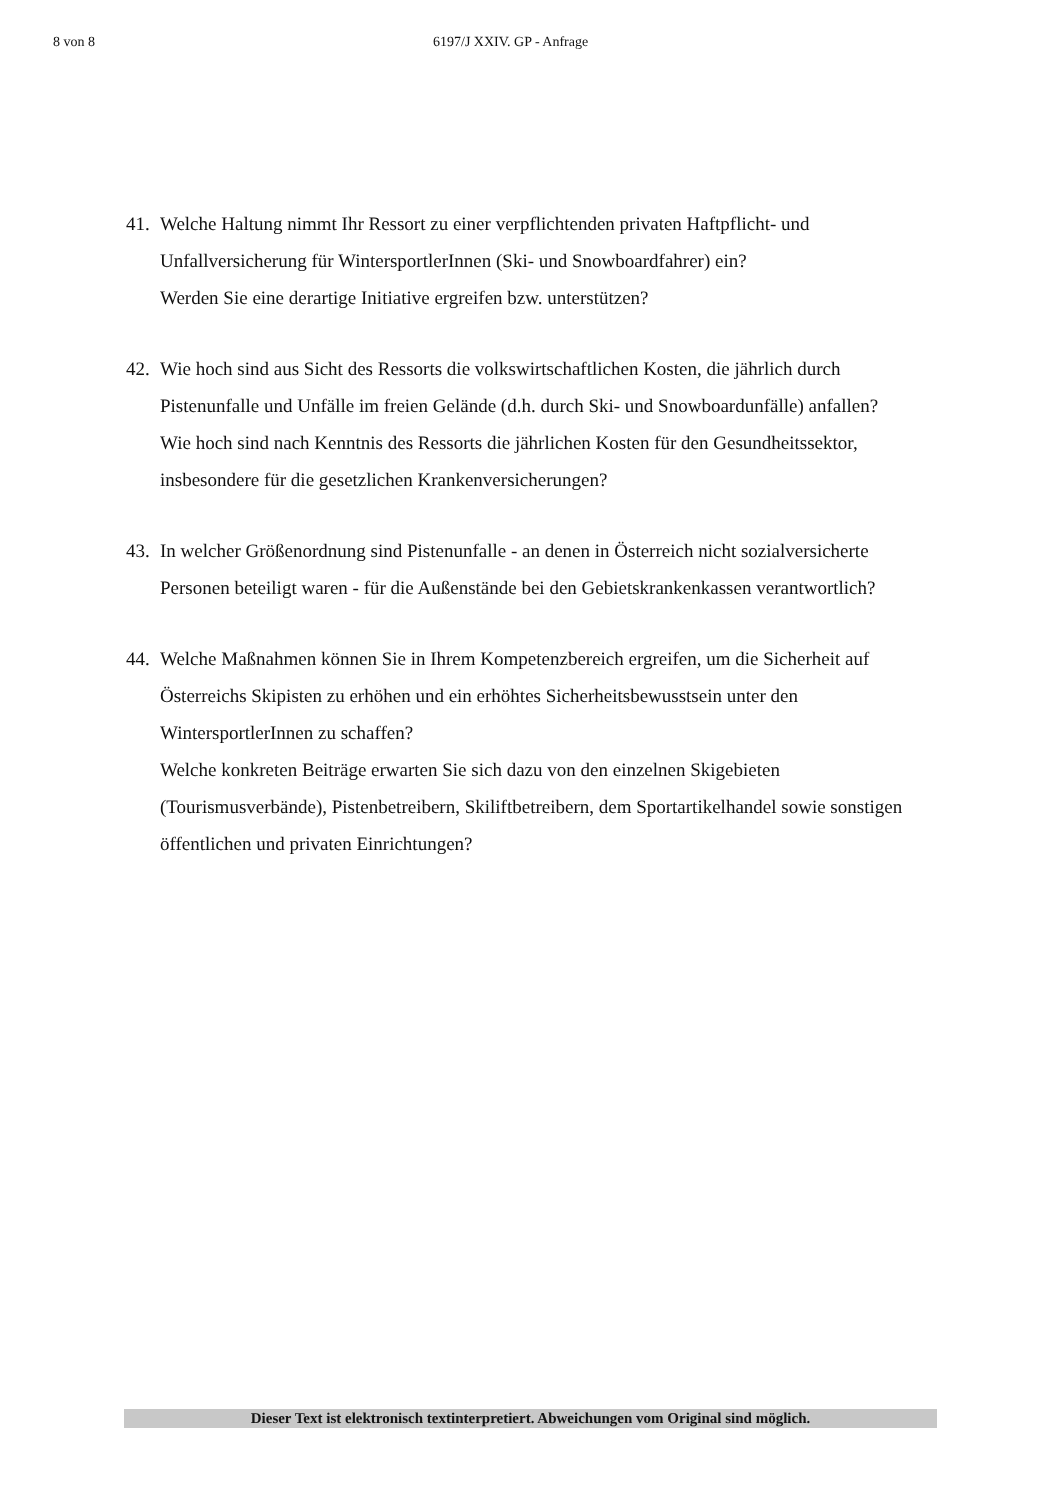8 von 8 6197/J XXIV. GP - Anfrage
41.
Welche Haltung nimmt Ihr Ressort zu einer verpflichtenden privaten Haftpflicht- und Unfallversicherung für WintersportlerInnen (Ski- und Snowboardfahrer) ein?
Werden Sie eine derartige Initiative ergreifen bzw. unterstützen?
42.
Wie hoch sind aus Sicht des Ressorts die volkswirtschaftlichen Kosten, die jährlich durch Pistenunfalle und Unfälle im freien Gelände (d.h. durch Ski- und Snowboardunfälle) anfallen?
Wie hoch sind nach Kenntnis des Ressorts die jährlichen Kosten für den Gesundheitssektor, insbesondere für die gesetzlichen Krankenversicherungen?
43.
In welcher Größenordnung sind Pistenunfalle - an denen in Österreich nicht sozialversicherte Personen beteiligt waren - für die Außenstände bei den Gebietskrankenkassen verantwortlich?
44.
Welche Maßnahmen können Sie in Ihrem Kompetenzbereich ergreifen, um die Sicherheit auf Österreichs Skipisten zu erhöhen und ein erhöhtes Sicherheitsbewusstsein unter den WintersportlerInnen zu schaffen?
Welche konkreten Beiträge erwarten Sie sich dazu von den einzelnen Skigebieten (Tourismusverbände), Pistenbetreibern, Skiliftbetreibern, dem Sportartikelhandel sowie sonstigen öffentlichen und privaten Einrichtungen?
Dieser Text ist elektronisch textinterpretiert. Abweichungen vom Original sind möglich.